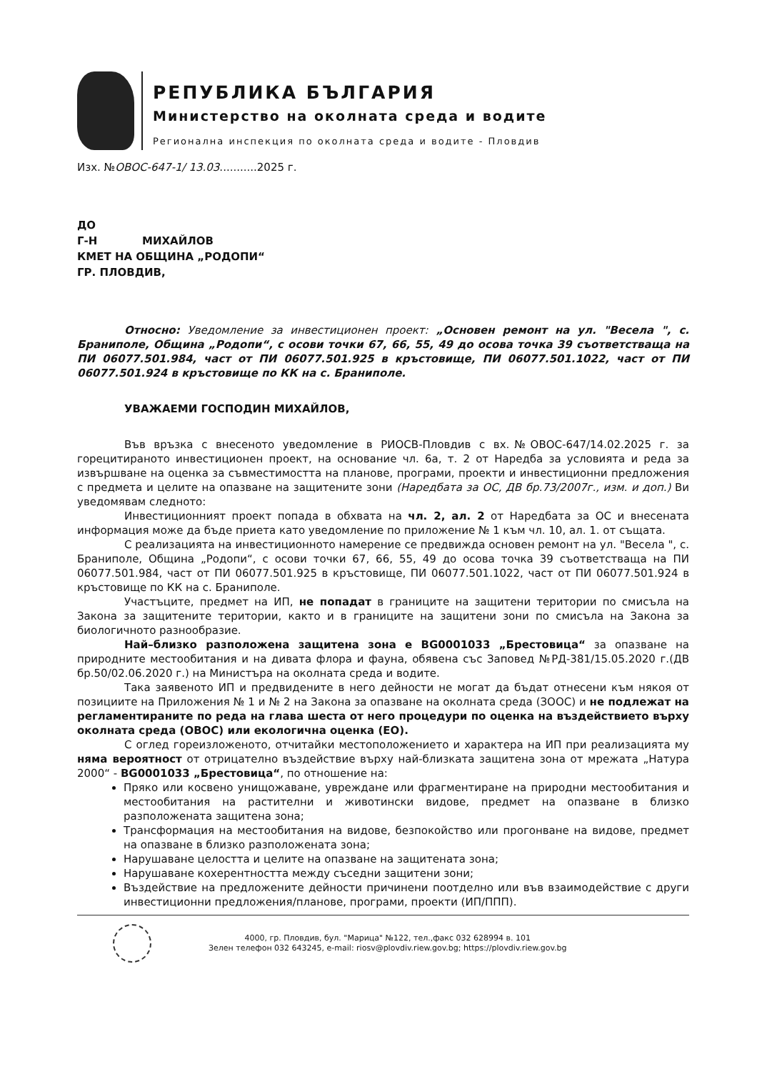РЕПУБЛИКА БЪЛГАРИЯ
Министерство на околната среда и водите
Регионална инспекция по околната среда и водите - Пловдив
Изх. №ОВОС-647-1/ 13.03...........2025 г.
ДО
Г-Н МИХАЙЛОВ
КМЕТ НА ОБЩИНА „РОДОПИ“
ГР. ПЛОВДИВ,
Относно: Уведомление за инвестиционен проект: „Основен ремонт на ул. "Весела ", с. Браниполе, Община „Родопи“, с осови точки 67, 66, 55, 49 до осова точка 39 съответстваща на ПИ 06077.501.984, част от ПИ 06077.501.925 в кръстовище, ПИ 06077.501.1022, част от ПИ 06077.501.924 в кръстовище по КК на с. Браниполе.
УВАЖАЕМИ ГОСПОДИН МИХАЙЛОВ,
Във връзка с внесеното уведомление в РИОСВ-Пловдив с вх.№ОВОС-647/14.02.2025 г. за горецитираното инвестиционен проект, на основание чл. 6а, т. 2 от Наредба за условията и реда за извършване на оценка за съвместимостта на планове, програми, проекти и инвестиционни предложения с предмета и целите на опазване на защитените зони (Наредбата за ОС, ДВ бр.73/2007г., изм. и доп.) Ви уведомявам следното:
Инвестиционният проект попада в обхвата на чл. 2, ал. 2 от Наредбата за ОС и внесената информация може да бъде приета като уведомление по приложение № 1 към чл. 10, ал. 1. от същата.
С реализацията на инвестиционното намерение се предвижда основен ремонт на ул. "Весела ", с. Браниполе, Община „Родопи“, с осови точки 67, 66, 55, 49 до осова точка 39 съответстваща на ПИ 06077.501.984, част от ПИ 06077.501.925 в кръстовище, ПИ 06077.501.1022, част от ПИ 06077.501.924 в кръстовище по КК на с. Браниполе.
Участъците, предмет на ИП, не попадат в границите на защитени територии по смисъла на Закона за защитените територии, както и в границите на защитени зони по смисъла на Закона за биологичното разнообразие.
Най–близко разположена защитена зона е BG0001033 „Брестовица“ за опазване на природните местообитания и на дивата флора и фауна, обявена със Заповед №РД-381/15.05.2020 г.(ДВ бр.50/02.06.2020 г.) на Министъра на околната среда и водите.
Така заявеното ИП и предвидените в него дейности не могат да бъдат отнесени към някоя от позициите на Приложения № 1 и № 2 на Закона за опазване на околната среда (ЗООС) и не подлежат на регламентираните по реда на глава шеста от него процедури по оценка на въздействието върху околната среда (ОВОС) или екологична оценка (ЕО).
С оглед гореизложеното, отчитайки местоположението и характера на ИП при реализацията му няма вероятност от отрицателно въздействие върху най-близката защитена зона от мрежата „Натура 2000“ - BG0001033 „Брестовица“, по отношение на:
Пряко или косвено унищожаване, увреждане или фрагментиране на природни местообитания и местообитания на растителни и животински видове, предмет на опазване в близко разположената защитена зона;
Трансформация на местообитания на видове, безпокойство или прогонване на видове, предмет на опазване в близко разположената зона;
Нарушаване целостта и целите на опазване на защитената зона;
Нарушаване кохерентността между съседни защитени зони;
Въздействие на предложените дейности причинени поотделно или във взаимодействие с други инвестиционни предложения/планове, програми, проекти (ИП/ППП).
4000, гр. Пловдив, бул. "Марица" №122, тел.,факс 032 628994 в. 101
Зелен телефон 032 643245, e-mail: riosv@plovdiv.riew.gov.bg; https://plovdiv.riew.gov.bg